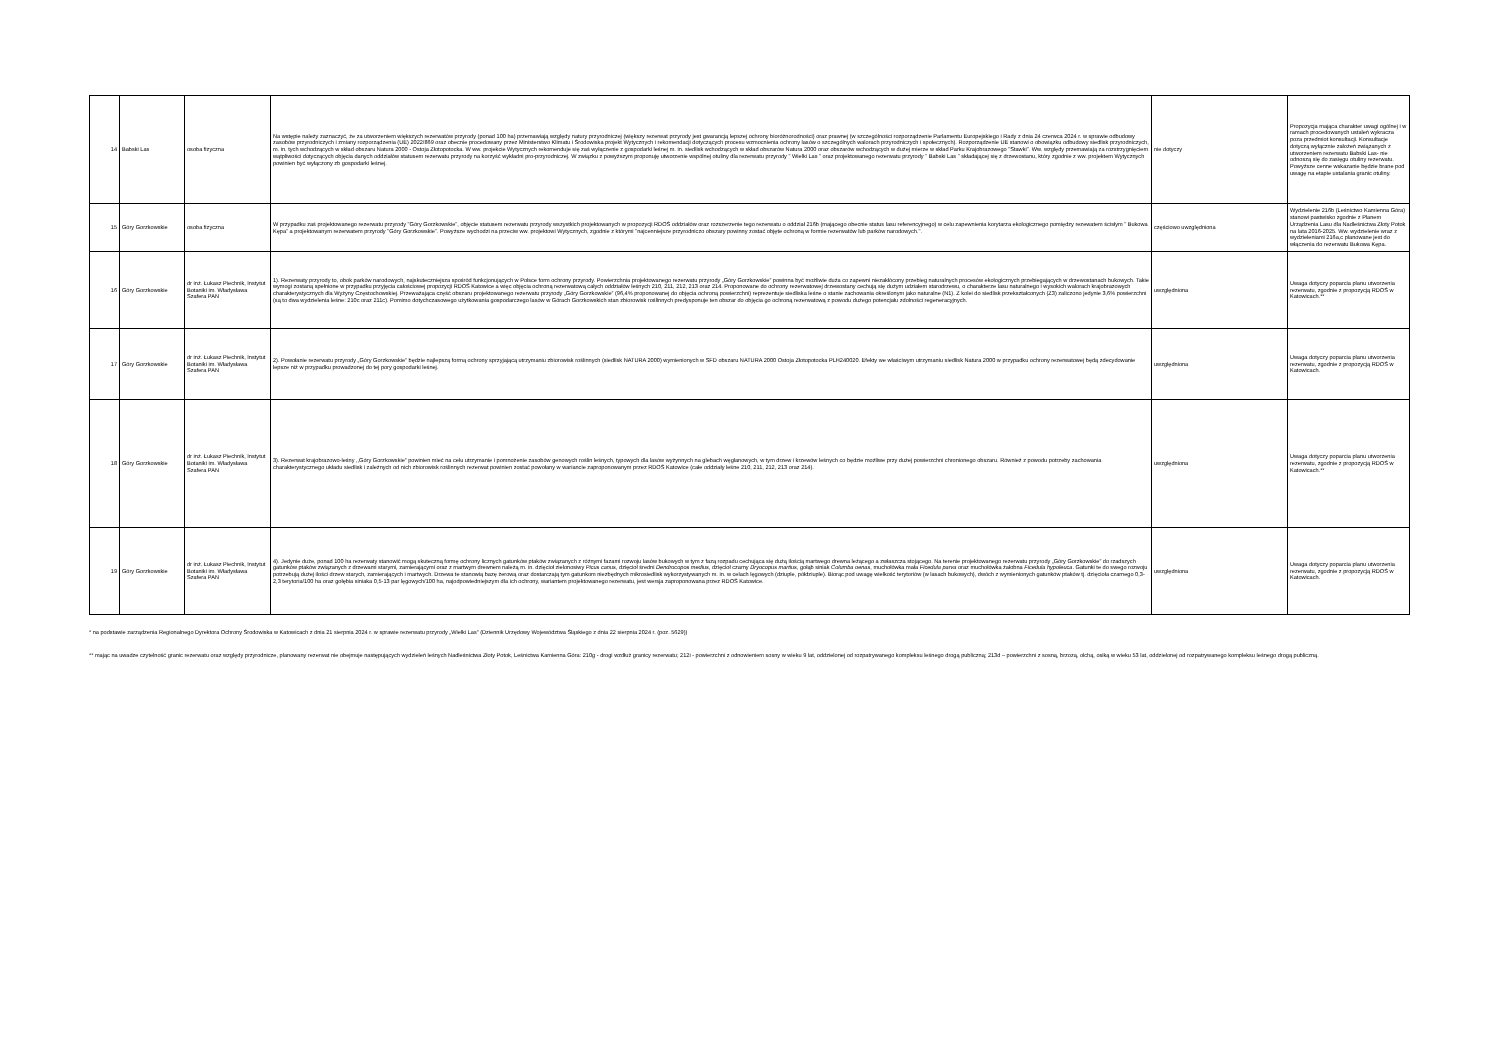| 14 | Babski Las | osoba fizyczna | Na wstępie należy zaznaczyć, że za utworzeniem większych rezerwatów przyrody (ponad 100 ha) przemawiają względy natury przyrodniczej (większy rezerwat przyrody jest gwarancją lepszej ochrony bioróżnorodności) oraz prawnej (w szczególności rozporządzenie Parlamentu Europejskiego i Rady z dnia 24 czerwca 2024 r. w sprawie odbudowy zasobów przyrodniczych i zmiany rozporządzenia (UE) 2022/869 oraz obecnie procedowany przez Ministerstwo Klimatu i Środowiska projekt Wytycznych i rekomendacji dotyczących procesu wzmocnienia ochrony lasów o szczególnych walorach przyrodniczych i społecznych). Rozporządzenie UE stanowi o obowiązku odbudowy siedlisk przyrodniczych, m. in. tych wchodzących w skład obszaru Natura 2000 - Ostoja Złotopotocka. W ww. projekcie Wytycznych rekomenduje się zaś wyłączenie z gospodarki leśnej m. in. siedlisk wchodzących w skład obszarów Natura 2000 oraz obszarów wchodzących w dużej mierze w skład Parku Krajobrazowego "Stawki". Ww. względy przemawiają za rozstrzygnięciem wątpliwości dotyczących objęcia danych oddziałów statusem rezerwatu przyrody na korzyść wykładni pro-przyrodniczej. W związku z powyższym proponuję utworzenie wspólnej otuliny dla rezerwatu przyrody " Wielki Las " oraz projektowanego rezerwatu przyrody " Babski Las " składającej się z drzewostanu, który zgodnie z ww. projektem Wytycznych powinien być wyłączony zb gospodarki leśnej. | nie dotyczy | Propozycja mająca charakter uwagi ogólnej i w ramach procedowanych ustaleń wykracza poza przedmiot konsultacji. Konsultacje dotyczą wyłącznie założeń związanych z utworzeniem rezerwatu Babski Las- nie odnoszą się do zasięgu otuliny rezerwatu. Powyższe cenne wskazanie będzie brane pod uwagę na etapie ustalania granic otuliny. |
| 15 | Góry Gorzkowskie | osoba fizyczna | W przypadku zaś projektowanego rezerwatu przyrody "Góry Gorzkowskie", objęcie statusem rezerwatu przyrody wszystkich projektowanych w propozycji RDOŚ oddziałów oraz rozszerzenie tego rezerwatu o oddział 216b (mającego obecnie status lasu referencyjnego) w celu zapewnienia korytarza ekologicznego pomiędzy rezewatem ścisłym " Bukowa Kępa" a projektowanym rezerwatem przyrody "Góry Gorzkowskie". Powyższe wychodzi na przeciw ww. projektowi Wytycznych, zgodnie z którymi "najcenniejsze przyrodniczo obszary powinny zostać objęte ochroną w formie rezerwatów lub parków narodowych.". | częściowo uwzględniona | Wydzielenie 216b (Leśnictwo Kamienna Góra) stanowi pastwisko zgodnie z Planem Urządzenia Lasu dla Nadleśnictwa Złoty Potok na lata 2016-2025. Ww. wydzielenie wraz z wydzieleniami 216a,c planowane jest do włączenia do rezerwatu Bukowa Kępa. |
| 16 | Góry Gorzkowskie | dr inż. Łukasz Piechnik, Instytut Botaniki im. Władysława Szafera PAN | 1). Rezerwaty przyrody to, obok parków narodowych, najskuteczniejsza spośród funkcjonujących w Polsce form ochrony przyrody. Powierzchnia projektowanego rezerwatu przyrody „Góry Gorzkowskie” powinna być możliwie duża co zapewni niezakłócony przebieg naturalnych procesów ekologicznych przebiegających w drzewostanach bukowych. Takie wymogi zostaną spełnione w przypadku przyjęcia całościowej propozycji RDOŚ Katowice a więc objęcia ochroną rezerwatową całych oddziałów leśnych 210, 211, 212, 213 oraz 214. Proponowane do ochrony rezerwatowej drzewostany cechują się dużym udziałem starodrzewu, o charakterze lasu naturalnego i wysokich walorach krajobrazowych charakterystycznych dla Wyżyny Częstochowskiej. Przeważająca część obszaru projektowanego rezerwatu przyrody „Góry Gorzkowskie” (96,4% proponowanej do objęcia ochroną powierzchni) reprezentuje siedliska leśne o stanie zachowania określonym jako naturalne (N1). Z kolei do siedlisk przekształconych (Z3) zaliczono jedynie 3,6% powierzchni (są to dwa wydzielenia leśne: 210c oraz 211c). Pomimo dotychczasowego użytkowania gospodarczego lasów w Górach Gorzkowskich stan zbiorowisk roślinnych predysponuje ten obszar do objęcia go ochroną rezerwatową z powodu dużego potencjału zdolności regeneracyjnych. | uwzględniona | Uwaga dotyczy poparcia planu utworzenia rezerwatu, zgodnie z propozycją RDOŚ w Katowicach.** |
| 17 | Góry Gorzkowskie | dr inż. Łukasz Piechnik, Instytut Botaniki im. Władysława Szafera PAN | 2). Powołanie rezerwatu przyrody „Góry Gorzkowskie” będzie najlepszą formą ochrony sprzyjającą utrzymaniu zbiorowisk roślinnych (siedlisk NATURA 2000) wymienionych w SFD obszaru NATURA 2000 Ostoja Złotopotocka PLH240020. Efekty we właściwym utrzymaniu siedlisk Natura 2000 w przypadku ochrony rezerwatowej będą zdecydowanie lepsze niż w przypadku prowadzonej do tej pory gospodarki leśnej. | uwzględniona | Uwaga dotyczy poparcia planu utworzenia rezerwatu, zgodnie z propozycją RDOŚ w Katowicach. |
| 18 | Góry Gorzkowskie | dr inż. Łukasz Piechnik, Instytut Botaniki im. Władysława Szafera PAN | 3). Rezerwat krajobrazowo-leśny ,,Góry Gorzkowskie” powinien mieć na celu utrzymanie i pomnożenie zasobów genowych roślin leśnych, typowych dla lasów wyżynnych na glebach węglanowych, w tym drzew i krzewów leśnych co będzie możliwe przy dużej powierzchni chronionego obszaru. Również z powodu potrzeby zachowania charakterystycznego układu siedlisk i zależnych od nich zbiorowisk roślinnych rezerwat powinien zostać powołany w wariancie zaproponowanym przez RDOŚ Katowice (całe oddziały leśne 210, 211, 212, 213 oraz 214). | uwzględniona | Uwaga dotyczy poparcia planu utworzenia rezerwatu, zgodnie z propozycją RDOŚ w Katowicach.** |
| 19 | Góry Gorzkowskie | dr inż. Łukasz Piechnik, Instytut Botaniki im. Władysława Szafera PAN | 4). Jedynie duże, ponad 100 ha rezerwaty stanowić mogą skuteczną formę ochrony licznych gatunków ptaków związanych z różnymi fazami rozwoju lasów bukowych w tym z fazą rozpadu cechująca się dużą ilością martwego drewna leżącego a zwłaszcza stojącego. Na terenie projektowanego rezerwatu przyrody „Góry Gorzkowskie” do rzadszych gatunków ptaków związanych z drzewami starymi, zamierającymi oraz z martwym drewnem należą m. in. dzięcioł zielonosiwy Picus canus , dzięcioł średni Dendrocopos medius , dzięcioł czarny Dryocopus martius , gołąb siniak Columba oenas , muchołówka mała Ficedula parva oraz muchołówka żałobna Ficedula hypoleuca . Gatunki te do swego rozwoju potrzebują dużej ilości drzew starych, zamierających i martwych. Drzewa te stanowią bazę żerową oraz dostarczają tym gatunkom niezbędnych mikrosiedlisk wykorzystywanych m. in. w celach lęgowych (dziuple, półdziuple). Biorąc pod uwagę wielkość terytoriów (w lasach bukowych), dwóch z wymienionych gatunków ptaków tj. dzięcioła czarnego 0,3-2,3 terytoria/100 ha oraz gołębia siniaka 0,5-13 par lęgowych/100 ha, najodpowiedniejszym dla ich ochrony, wariantem projektowanego rezerwatu, jest wersja zaproponowana przez RDOŚ Katowice. | uwzględniona | Uwaga dotyczy poparcia planu utworzenia rezerwatu, zgodnie z propozycją RDOŚ w Katowicach. |
* na podstawie zarządzenia Regionalnego Dyrektora Ochrony Środowiska w Katowicach z dnia 21 sierpnia 2024 r. w sprawie rezerwatu przyrody „Wielki Las” (Dziennik Urzędowy Województwa Śląskiego z dnia 22 sierpnia 2024 r. (poz. 5629))
** mając na uwadze czytelność granic rezerwatu oraz względy przyrodnicze, planowany rezerwat nie obejmuje następujących wydzieleń leśnych Nadleśnictwa Złoty Potok, Leśnictwa Kamienna Góra: 210g - drogi wzdłuż granicy rezerwatu; 212i - powierzchni z odnowieniem sosny w wieku 9 lat, oddzielonej od rozpatrywanego kompleksu leśnego drogą publiczną; 213d – powierzchni z sosną, brzozą, olchą, osiką w wieku 53 lat, oddzielonej od rozpatrywanego kompleksu leśnego drogą publiczną.